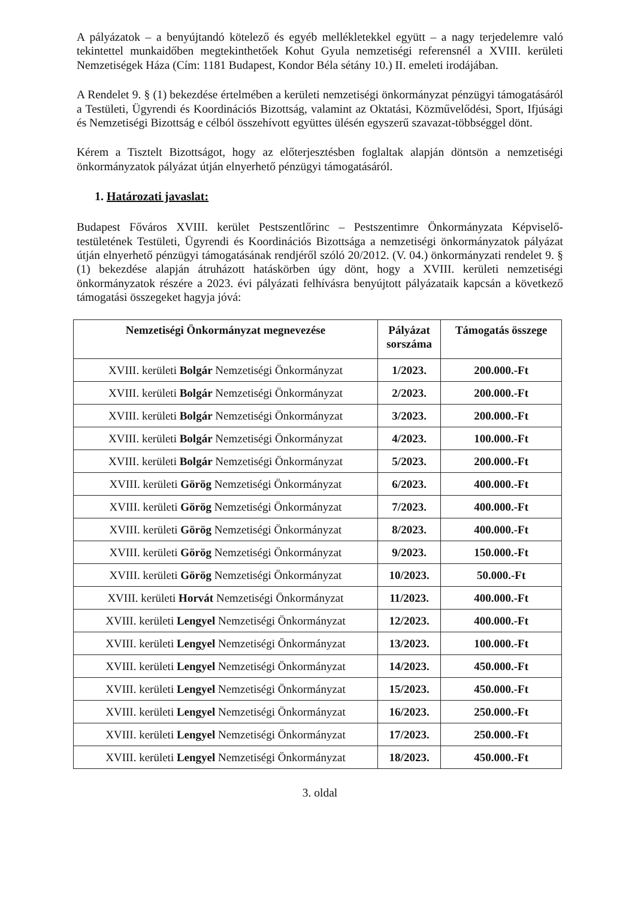A pályázatok – a benyújtandó kötelező és egyéb mellékletekkel együtt – a nagy terjedelemre való tekintettel munkaidőben megtekinthetőek Kohut Gyula nemzetiségi referensnél a XVIII. kerületi Nemzetiségek Háza (Cím: 1181 Budapest, Kondor Béla sétány 10.) II. emeleti irodájában.
A Rendelet 9. § (1) bekezdése értelmében a kerületi nemzetiségi önkormányzat pénzügyi támogatásáról a Testületi, Ügyrendi és Koordinációs Bizottság, valamint az Oktatási, Közművelődési, Sport, Ifjúsági és Nemzetiségi Bizottság e célból összehívott együttes ülésén egyszerű szavazat-többséggel dönt.
Kérem a Tisztelt Bizottságot, hogy az előterjesztésben foglaltak alapján döntsön a nemzetiségi önkormányzatok pályázat útján elnyerhető pénzügyi támogatásáról.
1. Határozati javaslat:
Budapest Főváros XVIII. kerület Pestszentlőrinc – Pestszentimre Önkormányzata Képviselő-testületének Testületi, Ügyrendi és Koordinációs Bizottsága a nemzetiségi önkormányzatok pályázat útján elnyerhető pénzügyi támogatásának rendjéről szóló 20/2012. (V. 04.) önkormányzati rendelet 9. § (1) bekezdése alapján átruházott hatáskörben úgy dönt, hogy a XVIII. kerületi nemzetiségi önkormányzatok részére a 2023. évi pályázati felhívásra benyújtott pályázataik kapcsán a következő támogatási összegeket hagyja jóvá:
| Nemzetiségi Önkormányzat megnevezése | Pályázat sorszáma | Támogatás összege |
| --- | --- | --- |
| XVIII. kerületi Bolgár Nemzetiségi Önkormányzat | 1/2023. | 200.000.-Ft |
| XVIII. kerületi Bolgár Nemzetiségi Önkormányzat | 2/2023. | 200.000.-Ft |
| XVIII. kerületi Bolgár Nemzetiségi Önkormányzat | 3/2023. | 200.000.-Ft |
| XVIII. kerületi Bolgár Nemzetiségi Önkormányzat | 4/2023. | 100.000.-Ft |
| XVIII. kerületi Bolgár Nemzetiségi Önkormányzat | 5/2023. | 200.000.-Ft |
| XVIII. kerületi Görög Nemzetiségi Önkormányzat | 6/2023. | 400.000.-Ft |
| XVIII. kerületi Görög Nemzetiségi Önkormányzat | 7/2023. | 400.000.-Ft |
| XVIII. kerületi Görög Nemzetiségi Önkormányzat | 8/2023. | 400.000.-Ft |
| XVIII. kerületi Görög Nemzetiségi Önkormányzat | 9/2023. | 150.000.-Ft |
| XVIII. kerületi Görög Nemzetiségi Önkormányzat | 10/2023. | 50.000.-Ft |
| XVIII. kerületi Horvát Nemzetiségi Önkormányzat | 11/2023. | 400.000.-Ft |
| XVIII. kerületi Lengyel Nemzetiségi Önkormányzat | 12/2023. | 400.000.-Ft |
| XVIII. kerületi Lengyel Nemzetiségi Önkormányzat | 13/2023. | 100.000.-Ft |
| XVIII. kerületi Lengyel Nemzetiségi Önkormányzat | 14/2023. | 450.000.-Ft |
| XVIII. kerületi Lengyel Nemzetiségi Önkormányzat | 15/2023. | 450.000.-Ft |
| XVIII. kerületi Lengyel Nemzetiségi Önkormányzat | 16/2023. | 250.000.-Ft |
| XVIII. kerületi Lengyel Nemzetiségi Önkormányzat | 17/2023. | 250.000.-Ft |
| XVIII. kerületi Lengyel Nemzetiségi Önkormányzat | 18/2023. | 450.000.-Ft |
3. oldal